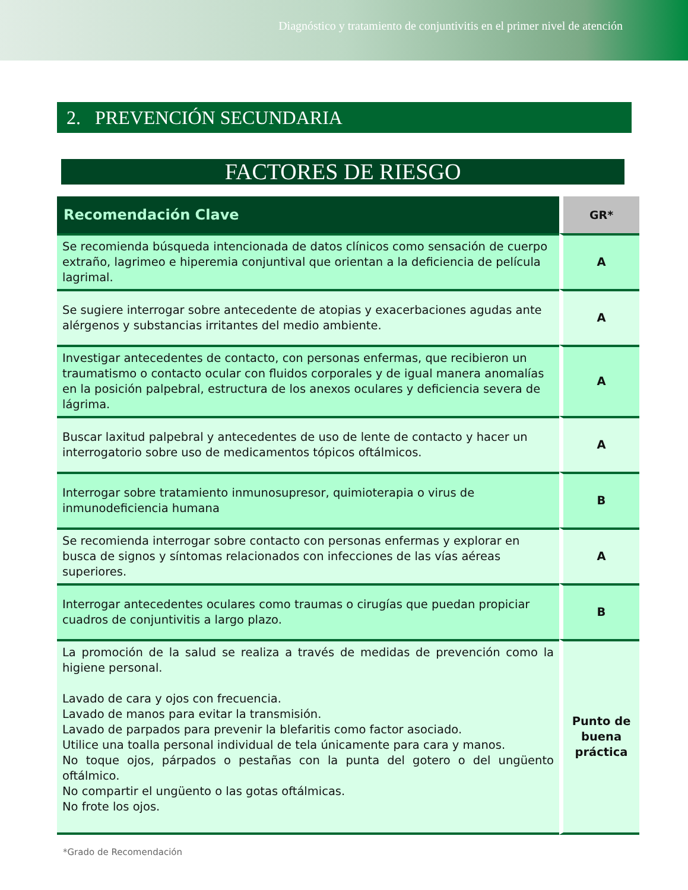Diagnóstico y tratamiento de conjuntivitis en el primer nivel de atención
2. PREVENCIÓN SECUNDARIA
FACTORES DE RIESGO
| Recomendación Clave | GR* |
| --- | --- |
| Se recomienda búsqueda intencionada de datos clínicos como sensación de cuerpo extraño, lagrimeo e hiperemia conjuntival que orientan a la deficiencia de película lagrimal. | A |
| Se sugiere interrogar sobre antecedente de atopias y exacerbaciones agudas ante alérgenos y substancias irritantes del medio ambiente. | A |
| Investigar antecedentes de contacto, con personas enfermas, que recibieron un traumatismo o contacto ocular con fluidos corporales y de igual manera anomalías en la posición palpebral, estructura de los anexos oculares y deficiencia severa de lágrima. | A |
| Buscar laxitud palpebral y antecedentes de uso de lente de contacto y hacer un interrogatorio sobre uso de medicamentos tópicos oftálmicos. | A |
| Interrogar sobre tratamiento inmunosupresor, quimioterapia o virus de inmunodeficiencia humana | B |
| Se recomienda interrogar sobre contacto con personas enfermas y explorar en busca de signos y síntomas relacionados con infecciones de las vías aéreas superiores. | A |
| Interrogar antecedentes oculares como traumas o cirugías que puedan propiciar cuadros de conjuntivitis a largo plazo. | B |
| La promoción de la salud se realiza a través de medidas de prevención como la higiene personal. Lavado de cara y ojos con frecuencia. Lavado de manos para evitar la transmisión. Lavado de parpados para prevenir la blefaritis como factor asociado. Utilice una toalla personal individual de tela únicamente para cara y manos. No toque ojos, párpados o pestañas con la punta del gotero o del ungüento oftálmico. No compartir el ungüento o las gotas oftálmicas. No frote los ojos. | Punto de buena práctica |
*Grado de Recomendación